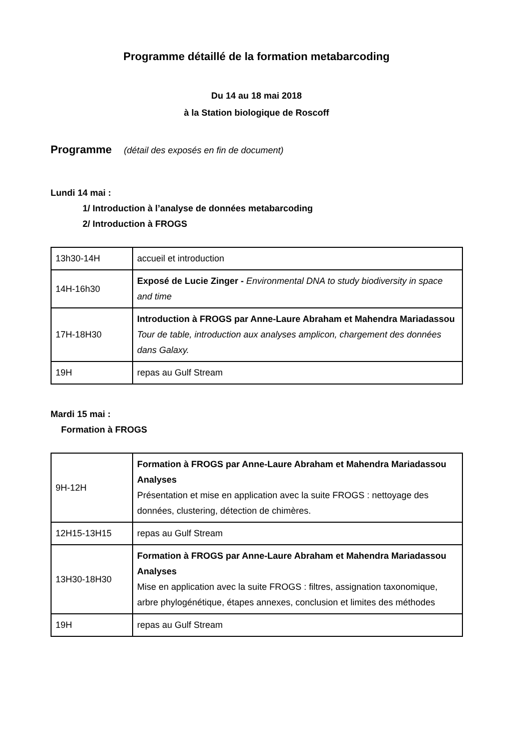Programme détaillé de la formation metabarcoding
Du 14 au 18 mai 2018
à la Station biologique de Roscoff
Programme (détail des exposés en fin de document)
Lundi 14 mai :
1/ Introduction à l’analyse de données metabarcoding
2/ Introduction à FROGS
| 13h30-14H | accueil et introduction |
| 14H-16h30 | Exposé de Lucie Zinger - Environmental DNA to study biodiversity in space and time |
| 17H-18H30 | Introduction à FROGS par Anne-Laure Abraham et Mahendra Mariadassou Tour de table, introduction aux analyses amplicon, chargement des données dans Galaxy. |
| 19H | repas au Gulf Stream |
Mardi 15 mai :
Formation à FROGS
| 9H-12H | Formation à FROGS par Anne-Laure Abraham et Mahendra Mariadassou Analyses Présentation et mise en application avec la suite FROGS : nettoyage des données, clustering, détection de chimères. |
| 12H15-13H15 | repas au Gulf Stream |
| 13H30-18H30 | Formation à FROGS par Anne-Laure Abraham et Mahendra Mariadassou Analyses Mise en application avec la suite FROGS : filtres, assignation taxonomique, arbre phylogénétique, étapes annexes, conclusion et limites des méthodes |
| 19H | repas au Gulf Stream |